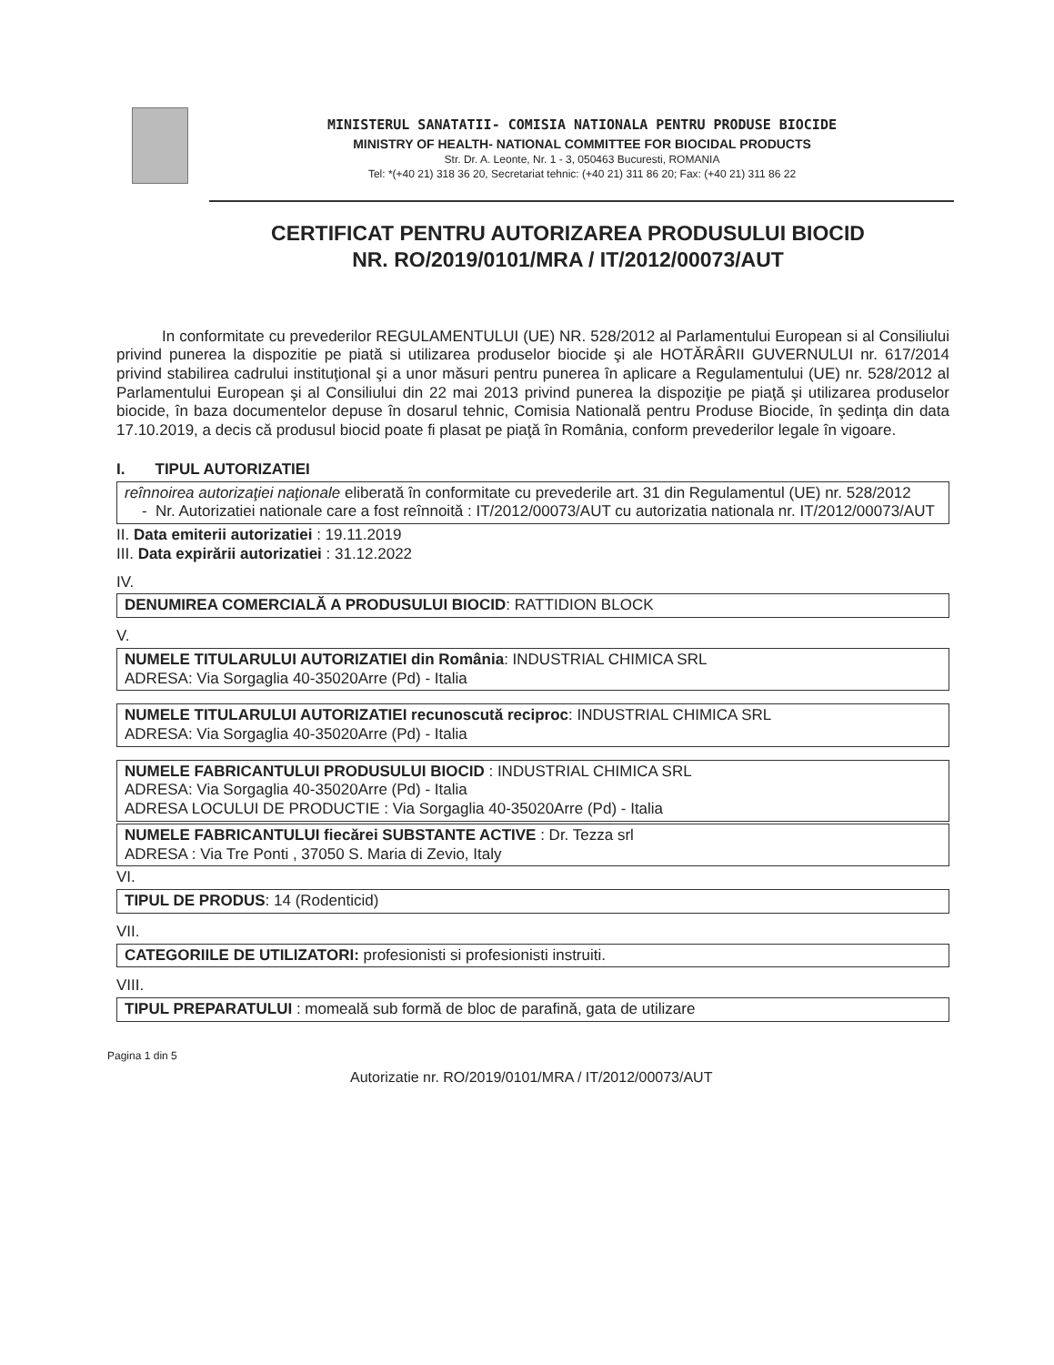MINISTERUL SANATATII- COMISIA NATIONALA PENTRU PRODUSE BIOCIDE
MINISTRY OF HEALTH- NATIONAL COMMITTEE FOR BIOCIDAL PRODUCTS
Str. Dr. A. Leonte, Nr. 1 - 3, 050463 Bucuresti, ROMANIA
Tel: *(+40 21) 318 36 20, Secretariat tehnic: (+40 21) 311 86 20; Fax: (+40 21) 311 86 22
CERTIFICAT PENTRU AUTORIZAREA PRODUSULUI BIOCID
NR. RO/2019/0101/MRA / IT/2012/00073/AUT
In conformitate cu prevederilor REGULAMENTULUI (UE) NR. 528/2012 al Parlamentului European si al Consiliului privind punerea la dispozitie pe piată si utilizarea produselor biocide şi ale HOTĂRÂRII GUVERNULUI nr. 617/2014 privind stabilirea cadrului instituţional şi a unor măsuri pentru punerea în aplicare a Regulamentului (UE) nr. 528/2012 al Parlamentului European şi al Consiliului din 22 mai 2013 privind punerea la dispoziţie pe piaţă şi utilizarea produselor biocide, în baza documentelor depuse în dosarul tehnic, Comisia Natională pentru Produse Biocide, în şedinţa din data 17.10.2019, a decis că produsul biocid poate fi plasat pe piaţă în România, conform prevederilor legale în vigoare.
I. TIPUL AUTORIZATIEI
reînnoirea autorizaţiei naţionale eliberată în conformitate cu prevederile art. 31 din Regulamentul (UE) nr. 528/2012
- Nr. Autorizatiei nationale care a fost reînnoită : IT/2012/00073/AUT cu autorizatia nationala nr. IT/2012/00073/AUT
II. Data emiterii autorizatiei : 19.11.2019
III. Data expirării autorizatiei : 31.12.2022
IV.
DENUMIREA COMERCIALĂ A PRODUSULUI BIOCID: RATTIDION BLOCK
V.
NUMELE TITULARULUI AUTORIZATIEI din România: INDUSTRIAL CHIMICA SRL
ADRESA: Via Sorgaglia 40-35020Arre (Pd) - Italia
NUMELE TITULARULUI AUTORIZATIEI recunoscută reciproc: INDUSTRIAL CHIMICA SRL
ADRESA: Via Sorgaglia 40-35020Arre (Pd) - Italia
NUMELE FABRICANTULUI PRODUSULUI BIOCID : INDUSTRIAL CHIMICA SRL
ADRESA: Via Sorgaglia 40-35020Arre (Pd) - Italia
ADRESA LOCULUI DE PRODUCTIE : Via Sorgaglia 40-35020Arre (Pd) - Italia
NUMELE FABRICANTULUI fiecărei SUBSTANTE ACTIVE : Dr. Tezza srl
ADRESA : Via Tre Ponti , 37050 S. Maria di Zevio, Italy
VI.
TIPUL DE PRODUS: 14 (Rodenticid)
VII.
CATEGORIILE DE UTILIZATORI: profesionisti si profesionisti instruiti.
VIII.
TIPUL PREPARATULUI : momeală sub formă de bloc de parafină, gata de utilizare
Pagina 1 din 5
Autorizatie nr. RO/2019/0101/MRA / IT/2012/00073/AUT